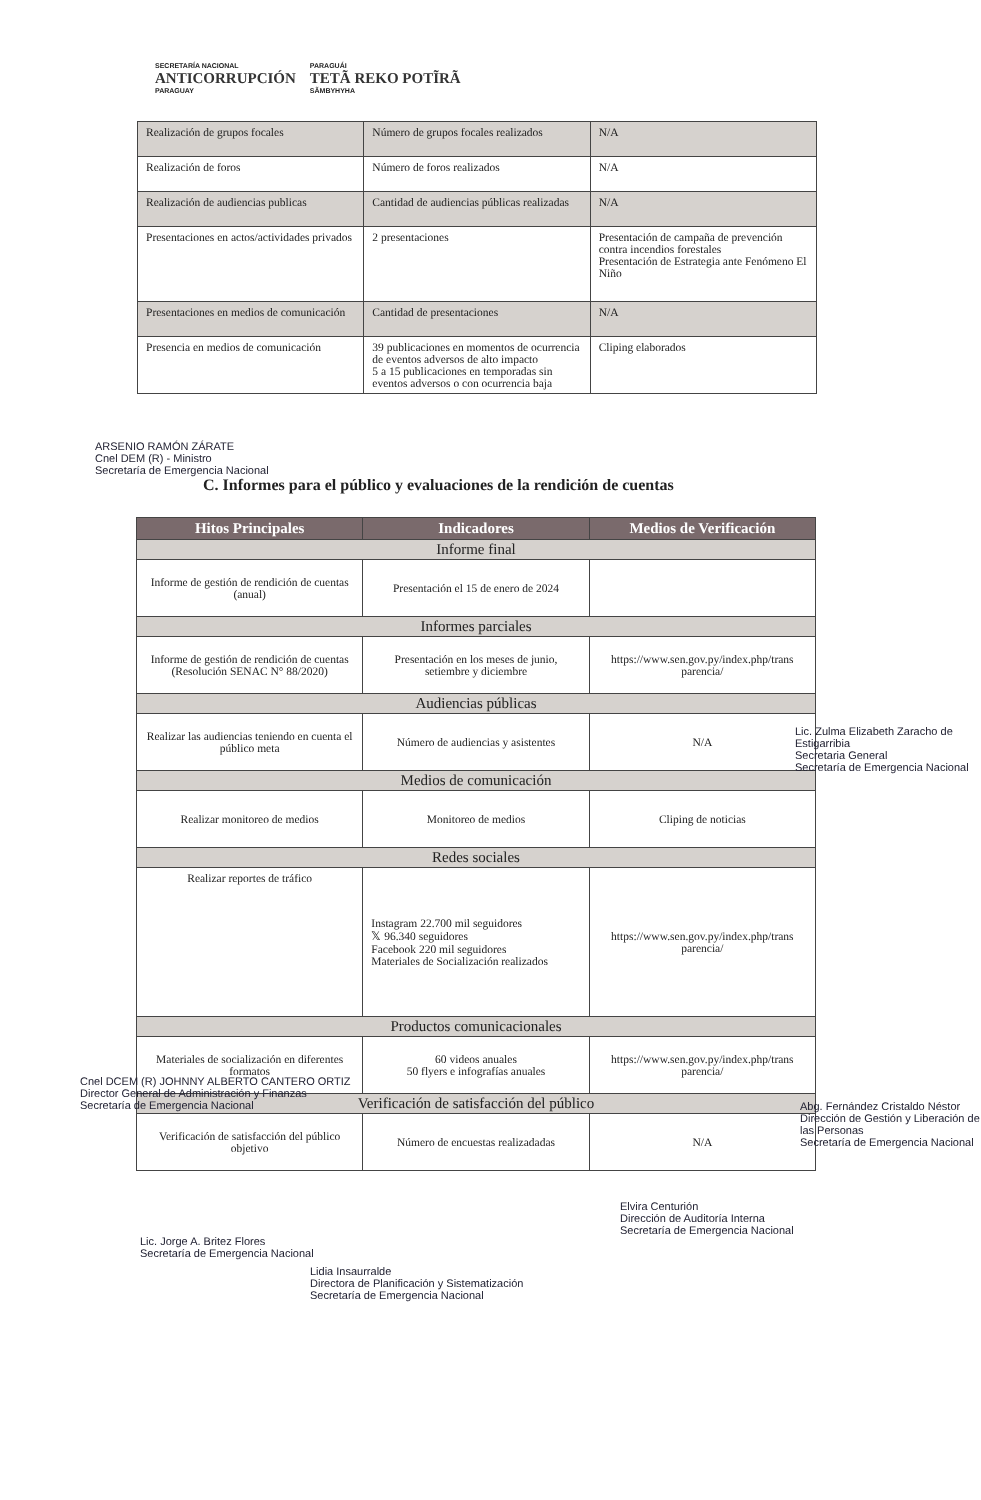SECRETARÍA NACIONAL
ANTICORRUPCIÓN
PARAGUAY
PARAGUÁI
TETÃ REKO POTĨRÃ
SÃMBYHYHA
| Realización de grupos focales | Número de grupos focales realizados | N/A |
| Realización de foros | Número de foros realizados | N/A |
| Realización de audiencias publicas | Cantidad de audiencias públicas realizadas | N/A |
| Presentaciones en actos/actividades privados | 2 presentaciones | Presentación de campaña de prevención contra incendios forestales Presentación de Estrategia ante Fenómeno El Niño |
| Presentaciones en medios de comunicación | Cantidad de presentaciones | N/A |
| Presencia en medios de comunicación | 39 publicaciones en momentos de ocurrencia de eventos adversos de alto impacto 5 a 15 publicaciones en temporadas sin eventos adversos o con ocurrencia baja | Cliping elaborados |
C. Informes para el público y evaluaciones de la rendición de cuentas
| Hitos Principales | Indicadores | Medios de Verificación |
| --- | --- | --- |
| Informe final | | |
| Informe de gestión de rendición de cuentas (anual) | Presentación el 15 de enero de 2024 | |
| Informes parciales | | |
| Informe de gestión de rendición de cuentas (Resolución SENAC N° 88/2020) | Presentación en los meses de junio, setiembre y diciembre | https://www.sen.gov.py/index.php/trans parencia/ |
| Audiencias públicas | | |
| Realizar las audiencias teniendo en cuenta el público meta | Número de audiencias y asistentes | N/A |
| Medios de comunicación | | |
| Realizar monitoreo de medios | Monitoreo de medios | Cliping de noticias |
| Redes sociales | | |
| Realizar reportes de tráfico | Instagram 22.700 mil seguidores 𝕏 96.340 seguidores Facebook 220 mil seguidores Materiales de Socialización realizados | https://www.sen.gov.py/index.php/trans parencia/ |
| Productos comunicacionales | | |
| Materiales de socialización en diferentes formatos | 60 videos anuales 50 flyers e infografías anuales | https://www.sen.gov.py/index.php/trans parencia/ |
| Verificación de satisfacción del público | | |
| Verificación de satisfacción del público objetivo | Número de encuestas realizadadas | N/A |
ARSENIO RAMÓN ZÁRATE
Cnel DEM (R) - Ministro
Secretaría de Emergencia Nacional
Lic. Zulma Elizabeth Zaracho de Estigarribia
Secretaria General
Secretaría de Emergencia Nacional
Cnel DCEM (R) JOHNNY ALBERTO CANTERO ORTIZ
Director General de Administración y Finanzas
Secretaría de Emergencia Nacional
Lic. Jorge A. Britez Flores
Secretaría de Emergencia Nacional
Lidia Insaurralde
Directora de Planificación y Sistematización
Secretaría de Emergencia Nacional
Elvira Centurión
Dirección de Auditoría Interna
Secretaría de Emergencia Nacional
Abg. Fernández Cristaldo Néstor
Dirección de Gestión y Liberación de las Personas
Secretaría de Emergencia Nacional